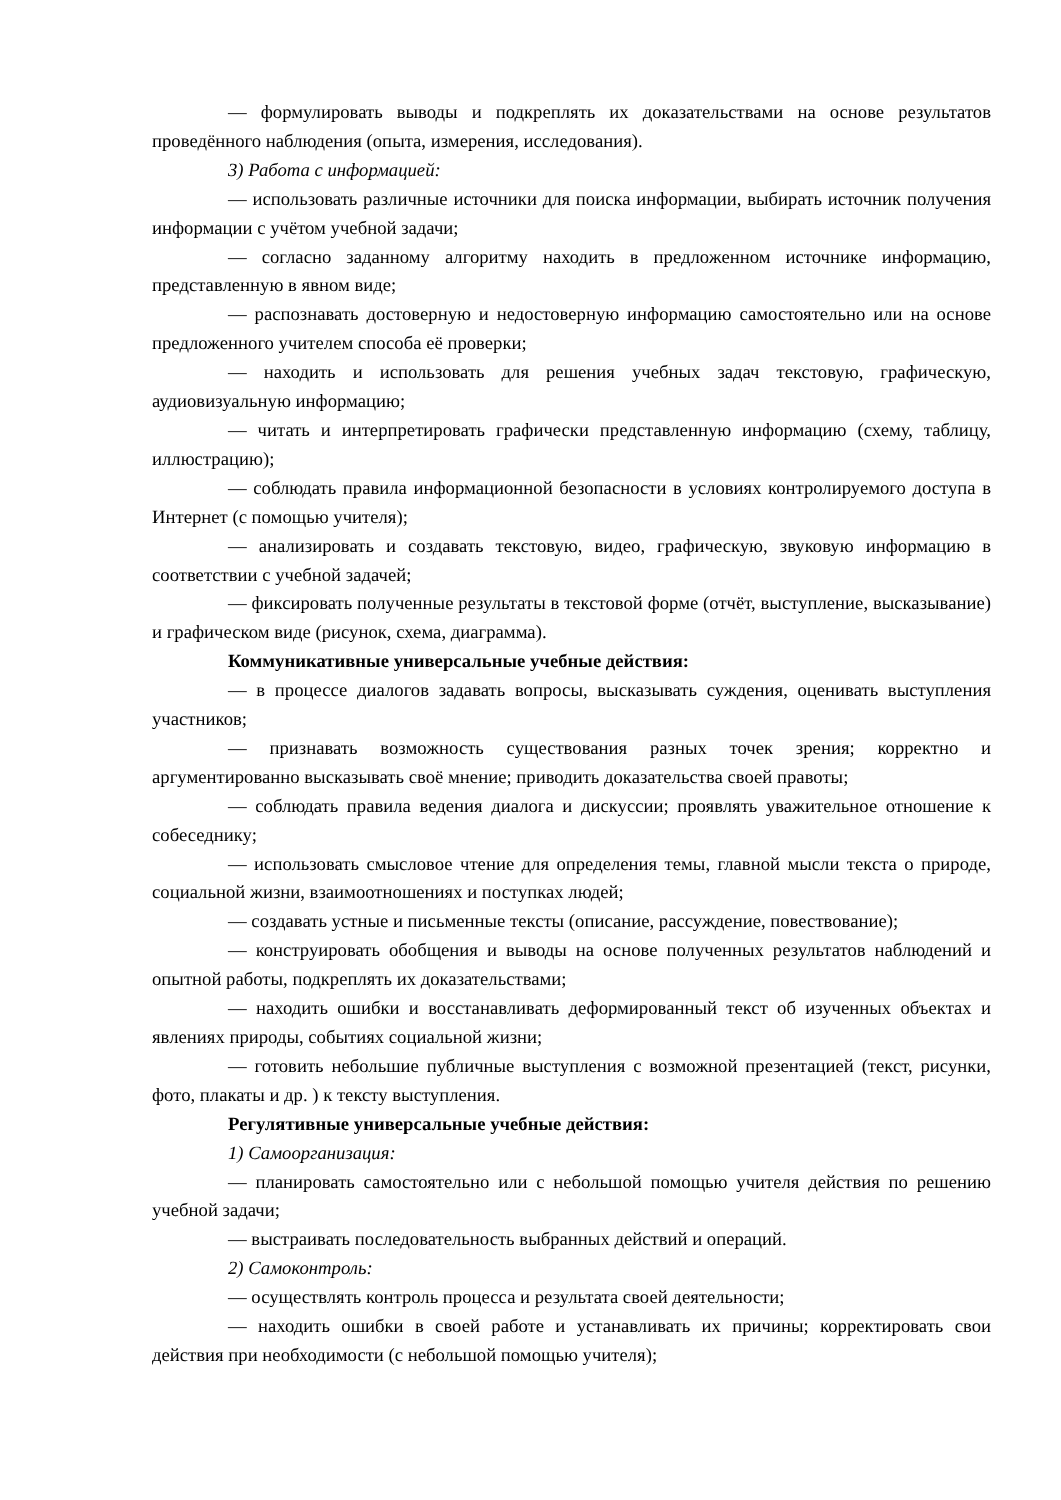— формулировать выводы и подкреплять их доказательствами на основе результатов проведённого наблюдения (опыта, измерения, исследования).
3) Работа с информацией:
— использовать различные источники для поиска информации, выбирать источник получения информации с учётом учебной задачи;
— согласно заданному алгоритму находить в предложенном источнике информацию, представленную в явном виде;
— распознавать достоверную и недостоверную информацию самостоятельно или на основе предложенного учителем способа её проверки;
— находить и использовать для решения учебных задач текстовую, графическую, аудиовизуальную информацию;
— читать и интерпретировать графически представленную информацию (схему, таблицу, иллюстрацию);
— соблюдать правила информационной безопасности в условиях контролируемого доступа в Интернет (с помощью учителя);
— анализировать и создавать текстовую, видео, графическую, звуковую информацию в соответствии с учебной задачей;
— фиксировать полученные результаты в текстовой форме (отчёт, выступление, высказывание) и графическом виде (рисунок, схема, диаграмма).
Коммуникативные универсальные учебные действия:
— в процессе диалогов задавать вопросы, высказывать суждения, оценивать выступления участников;
— признавать возможность существования разных точек зрения; корректно и аргументированно высказывать своё мнение; приводить доказательства своей правоты;
— соблюдать правила ведения диалога и дискуссии; проявлять уважительное отношение к собеседнику;
— использовать смысловое чтение для определения темы, главной мысли текста о природе, социальной жизни, взаимоотношениях и поступках людей;
— создавать устные и письменные тексты (описание, рассуждение, повествование);
— конструировать обобщения и выводы на основе полученных результатов наблюдений и опытной работы, подкреплять их доказательствами;
— находить ошибки и восстанавливать деформированный текст об изученных объектах и явлениях природы, событиях социальной жизни;
— готовить небольшие публичные выступления с возможной презентацией (текст, рисунки, фото, плакаты и др. ) к тексту выступления.
Регулятивные универсальные учебные действия:
1) Самоорганизация:
— планировать самостоятельно или с небольшой помощью учителя действия по решению учебной задачи;
— выстраивать последовательность выбранных действий и операций.
2) Самоконтроль:
— осуществлять контроль процесса и результата своей деятельности;
— находить ошибки в своей работе и устанавливать их причины; корректировать свои действия при необходимости (с небольшой помощью учителя);